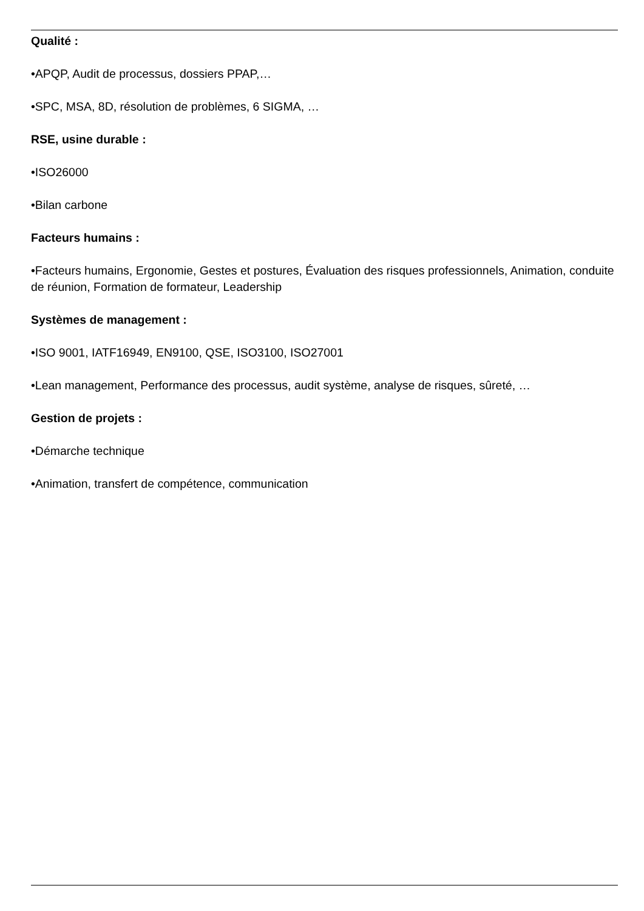Qualité :
•APQP, Audit de processus, dossiers PPAP,…
•SPC, MSA, 8D, résolution de problèmes, 6 SIGMA, …
RSE, usine durable :
•ISO26000
•Bilan carbone
Facteurs humains :
•Facteurs humains, Ergonomie, Gestes et postures, Évaluation des risques professionnels, Animation, conduite de réunion, Formation de formateur, Leadership
Systèmes de management :
•ISO 9001, IATF16949, EN9100, QSE, ISO3100, ISO27001
•Lean management, Performance des processus, audit système, analyse de risques, sûreté, …
Gestion de projets :
•Démarche technique
•Animation, transfert de compétence, communication